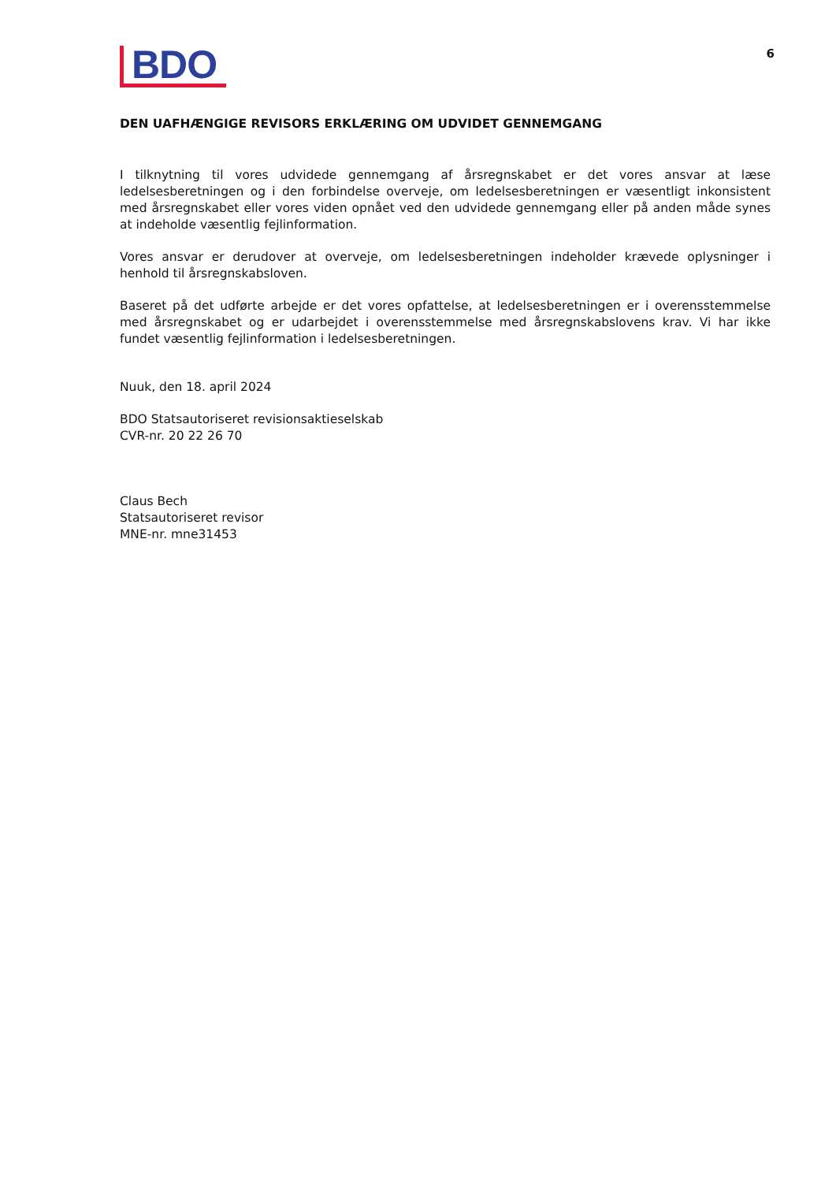BDO
6
DEN UAFHÆNGIGE REVISORS ERKLÆRING OM UDVIDET GENNEMGANG
I tilknytning til vores udvidede gennemgang af årsregnskabet er det vores ansvar at læse ledelsesberetningen og i den forbindelse overveje, om ledelsesberetningen er væsentligt inkonsistent med årsregnskabet eller vores viden opnået ved den udvidede gennemgang eller på anden måde synes at indeholde væsentlig fejlinformation.
Vores ansvar er derudover at overveje, om ledelsesberetningen indeholder krævede oplysninger i henhold til årsregnskabsloven.
Baseret på det udførte arbejde er det vores opfattelse, at ledelsesberetningen er i overensstemmelse med årsregnskabet og er udarbejdet i overensstemmelse med årsregnskabslovens krav. Vi har ikke fundet væsentlig fejlinformation i ledelsesberetningen.
Nuuk, den 18. april 2024
BDO Statsautoriseret revisionsaktieselskab
CVR-nr. 20 22 26 70
Claus Bech
Statsautoriseret revisor
MNE-nr. mne31453